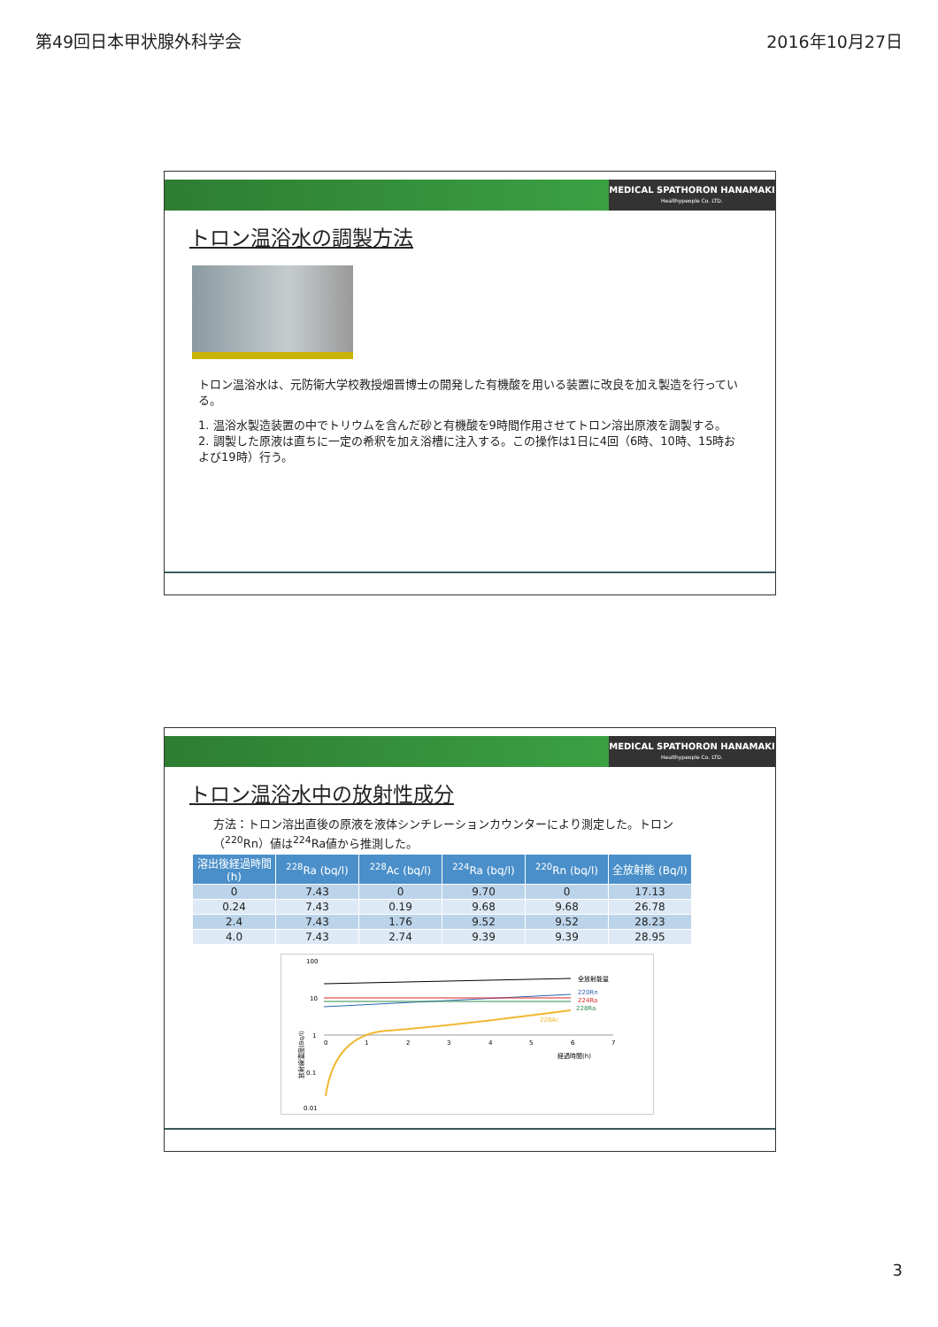第49回日本甲状腺外科学会 2016年10月27日
MEDICAL SPATHORON HANAMAKI
Healthypeople Co. LTD.
トロン温浴水の調製方法
トロン温浴水は、元防衛大学校教授畑晋博士の開発した有機酸を用いる装置に改良を加え製造を行っている。
1. 温浴水製造装置の中でトリウムを含んだ砂と有機酸を9時間作用させてトロン溶出原液を調製する。
2. 調製した原液は直ちに一定の希釈を加え浴槽に注入する。この操作は1日に4回（6時、10時、15時および19時）行う。
MEDICAL SPATHORON HANAMAKI
Healthypeople Co. LTD.
トロン温浴水中の放射性成分
方法：トロン溶出直後の原液を液体シンチレーションカウンターにより測定した。トロン（<sup>220</sup>Rn）値は<sup>224</sup>Ra値から推測した。
| 溶出後経過時間(h) | <sup>228</sup>Ra (bq/l) | <sup>228</sup>Ac (bq/l) | <sup>224</sup>Ra (bq/l) | <sup>220</sup>Rn (bq/l) | 全放射能 (Bq/l) |
| --- | --- | --- | --- | --- | --- |
| 0 | 7.43 | 0 | 9.70 | 0 | 17.13 |
| 0.24 | 7.43 | 0.19 | 9.68 | 9.68 | 26.78 |
| 2.4 | 7.43 | 1.76 | 9.52 | 9.52 | 28.23 |
| 4.0 | 7.43 | 2.74 | 9.39 | 9.39 | 28.95 |
100
10
1
0.1
0.01
0
1
2
3
4
5
6
7
経過時間(h)
放射線濃度(Bq/l)
全放射能量
220Rn
224Ra
228Ra
228Ac
3